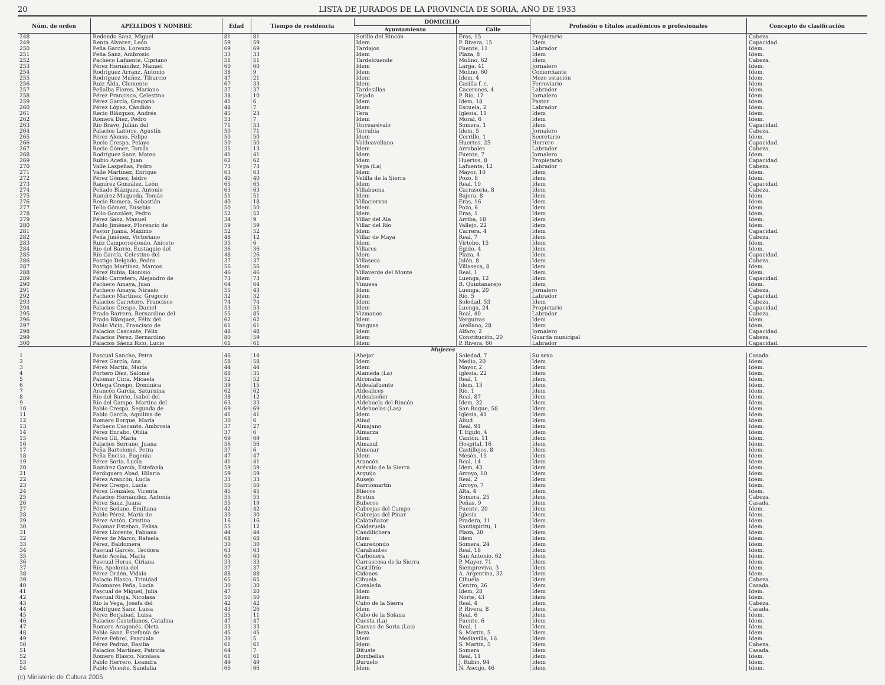20 LISTA DE JURADOS DE LA PROVINCIA DE SORIA, AÑO DE 1933
| Núm. de orden | APELLIDOS Y NOMBRE | Edad | Tiempo de residencia | DOMICILIO | | Profesión o títulos académicos o profesionales | Concepto de clasificación |
| --- | --- | --- | --- | --- | --- | --- | --- |
| | | | | Ayuntamiento | Calle | | |
| 248 | Redondo Sanz, Miguel | 81 | 81 | Sotillo del Rincón | Eras, 15 | Propietario | Cabeza. |
| 249 | Renta Alvarez, León | 59 | 59 | Idem | P. Rivera, 15 | Idem | Capacidad. |
| 250 | Peña García, Lorenzo | 69 | 69 | Tardajos | Fuente, 11 | Labrador | Idem. |
| 251 | Peña Sanz, Ambrosio | 33 | 33 | Idem | Plaza, 8 | Idem | Idem. |
| 252 | Pacheco Lafuente, Cipriano | 51 | 51 | Tardelcuende | Molino, 62 | Idem | Cabeza. |
| 253 | Pérez Hernández, Manuel | 60 | 60 | Idem | Larga, 41 | Jornalero | Idem. |
| 254 | Rodríguez Arranz, Antonio | 38 | 9 | Idem | Molino, 60 | Comerciante | Idem. |
| 255 | Rodríguez Muñoz, Tiburcio | 47 | 21 | Idem | Idem, 4 | Mozo estación | Idem. |
| 256 | Ruiz Alda, Clemente | 67 | 33 | Idem | Casilla f. c. | Ferroviario | Idem. |
| 257 | Peñalba Flores, Mariano | 37 | 37 | Tardesillas | Cacerones, 4 | Labrador | Idem. |
| 258 | Pérez Francisco, Celestino | 38 | 10 | Tejado | P. Río, 12 | Jornalero | Idem. |
| 259 | Pérez García, Gregorio | 41 | 6 | Idem | Idem, 18 | Pastor | Idem. |
| 260 | Pérez López, Cándido | 48 | 7 | Idem | Escuela, 2 | Labrador | Idem. |
| 261 | Recio Blázquez, Andrés | 45 | 23 | Tera | Iglesia, 11 | Idem | Idem. |
| 262 | Romera Díez, Pedro | 53 | 7 | Idem | Moral, 6 | Idem | Idem. |
| 263 | Río Bravo, Julián del | 71 | 53 | Torrearévalo | Somera, 1 | Idem | Capacidad. |
| 264 | Palacios Latorre, Agustín | 50 | 71 | Torrubia | Idem, 5 | Jornalero | Cabeza. |
| 265 | Pérez Alonso, Felipe | 50 | 50 | Idem | Cerrillo, 1 | Secretario | Idem. |
| 266 | Recio Crespo, Pelayo | 50 | 50 | Valdeavellano | Huertos, 25 | Herrero | Capacidad. |
| 267 | Recio Gómez, Tomás | 35 | 13 | Idem | Arrabales | Labrador | Cabeza. |
| 268 | Rodríguez Sanz, Mateo | 41 | 41 | Idem | Fuente, 7 | Jornalero | Idem. |
| 269 | Rubio Aceña, Juan | 62 | 62 | Idem | Huertos, 8 | Propietario | Capacidad. |
| 270 | Valle Laspeñas, Pedro | 73 | 73 | Vega (La) | Lafuente, 12 | Labrador | Cabeza. |
| 271 | Valle Martínez, Enrique | 63 | 63 | Idem | Mayor, 10 | Idem | Idem. |
| 272 | Pérez Gómez, Isidro | 40 | 40 | Velilla de la Sierra | Pozo, 8 | Idem | Idem. |
| 273 | Ramírez González, León | 65 | 65 | Idem | Real, 10 | Idem | Capacidad. |
| 274 | Peñado Blázquez, Antonio | 63 | 63 | Villabuena | Carrasoria, 8 | Idem | Cabeza. |
| 275 | Ramírez Maqueda, Tomás | 51 | 51 | Idem | Bajera, 8 | Idem | Idem. |
| 276 | Recio Romera, Sebastián | 40 | 18 | Villaciervos | Eras, 16 | Idem | Idem. |
| 277 | Tello Gómez, Eusebio | 50 | 50 | Idem | Pozo, 6 | Idem | Idem. |
| 278 | Tello González, Pedro | 52 | 52 | Idem | Eras, 1 | Idem | Idem. |
| 279 | Pérez Sanz, Manuel | 34 | 9 | Villar del Ala | Arriba, 18 | Idem | Idem. |
| 280 | Pablo Jiménez, Florencio de | 59 | 59 | Villar del Río | Vallejo, 22 | Idem | Idem. |
| 281 | Pastor Juana, Máximo | 52 | 52 | Idem | Carrera, 4 | Idem | Capacidad. |
| 282 | Peña Jiménez, Victoriano | 48 | 12 | Villar de Maya | Real, 7 | Idem | Cabeza. |
| 283 | Ruiz Camporredondo, Aniceto | 35 | 6 | Idem | Virtobo, 15 | Idem | Idem. |
| 284 | Río del Barrio, Eustaquio del | 36 | 36 | Villares | Egido, 4 | Idem | Idem. |
| 285 | Río García, Celestino del | 48 | 26 | Idem | Plaza, 4 | Idem | Capacidad. |
| 286 | Postigo Delgado, Pedro | 37 | 37 | Villaseca | Jalón, 8 | Idem | Cabeza. |
| 287 | Postigo Martínez, Marcos | 56 | 56 | Idem | Villaseca, 8 | Idem | Idem. |
| 288 | Pérez Rubia, Dionisio | 46 | 46 | Villaverde del Monte | Real, 1 | Idem | Idem. |
| 289 | Pablo Carretero, Alejandro de | 73 | 73 | Idem | Luenga, 12 | Idem | Capacidad. |
| 290 | Pacheco Amaya, Juan | 64 | 64 | Vinuesa | B. Quintanarejo | Idem | Idem. |
| 291 | Pacheco Amaya, Nicasio | 55 | 43 | Idem | Luenga, 20 | Jornalero | Cabeza. |
| 292 | Pacheco Martínez, Gregorio | 32 | 32 | Idem | Río, 5 | Labrador | Capacidad. |
| 293 | Palacios Carretero, Francisco | 74 | 74 | Idem | Soledad, 53 | Idem | Cabeza. |
| 294 | Palacios Crespo, Daniel | 53 | 53 | Idem | Luenga, 24 | Propietario | Capacidad. |
| 295 | Prado Barrero, Bernardino del | 55 | 85 | Vizmanos | Real, 40 | Labrador | Cabeza. |
| 296 | Prado Blázquez, Félix del | 62 | 62 | Idem | Verguizas | Idem | Idem. |
| 297 | Pablo Vicio, Francisco de | 61 | 61 | Yanguas | Arellano, 28 | Idem | Idem. |
| 298 | Palacios Cascante, Félix | 48 | 48 | Idem | Alfaro, 2 | Jornalero | Capacidad. |
| 299 | Palacios Pérez, Bernardino | 80 | 59 | Idem | Constitución, 20 | Guarda municipal | Cabeza. |
| 300 | Palacios Sáenz Rico, Lucio | 61 | 61 | Idem | P. Rivera, 60 | Labrador | Capacidad. |
| Mujeres | | | | | | | |
| 1 | Pascual Sancho, Petra | 46 | 14 | Abejar | Soledad, 7 | Su sexo | Casada. |
| 2 | Pérez García, Ana | 58 | 58 | Idem | Medio, 20 | Idem | Idem. |
| 3 | Pérez Martín, María | 44 | 44 | Idem | Mayor, 2 | Idem | Idem. |
| 4 | Portero Díez, Salomé | 88 | 35 | Alameda (La) | Iglesia, 22 | Idem | Idem. |
| 5 | Palomar Ciria, Micaela | 52 | 52 | Alconaba | Real, 1 | Idem | Idem. |
| 6 | Ortega Crespo, Dominica | 39 | 15 | Aldealafuente | Idem, 13 | Idem | Idem. |
| 7 | Arancón García, Saturnina | 62 | 62 | Aldealices | Río, 1 | Idem | Idem. |
| 8 | Río del Barrio, Isabel del | 38 | 12 | Aldealseñor | Real, 87 | Idem | Idem. |
| 9 | Río del Campo, Martina del | 63 | 33 | Aldehuela del Rincón | Idem, 32 | Idem | Idem. |
| 10 | Pablo Crespo, Segunda de | 69 | 69 | Aldehuelas (Las) | San Roque, 58 | Idem | Idem. |
| 11 | Pablo García, Aquilina de | 41 | 41 | Idem | Iglesia, 41 | Idem | Idem. |
| 12 | Romero Borque, María | 30 | 6 | Aliud | Aliud | Idem | Idem. |
| 13 | Pacheco Cascante, Ambrosia | 37 | 27 | Almajano | Real, 91 | Idem | Idem. |
| 14 | Pérez Encabo, Otilia | 37 | 6 | Almarza | T. Egido, 4 | Idem | Idem. |
| 15 | Pérez Gil, María | 69 | 69 | Idem | Cantón, 11 | Idem | Idem. |
| 16 | Palacios Serrano, Juana | 56 | 56 | Almazul | Hospital, 16 | Idem | Idem. |
| 17 | Peña Bartolomé, Petra | 37 | 6 | Almenar | Castillejos, 8 | Idem | Idem. |
| 18 | Peña Enciso, Eugenia | 47 | 47 | Idem | Mesón, 15 | Idem | Idem. |
| 19 | Pérez Soria, Lucía | 41 | 41 | Arancón | Real, 14 | Idem | Idem. |
| 20 | Ramírez García, Estefanía | 59 | 59 | Arévalo de la Sierra | Idem, 43 | Idem | Idem. |
| 21 | Perdiguero Abad, Hilaria | 59 | 59 | Arguijo | Arroyo, 10 | Idem | Idem. |
| 22 | Pérez Arancón, Lucía | 33 | 33 | Ausejo | Real, 2 | Idem | Idem. |
| 23 | Pérez Crespo, Lucía | 50 | 50 | Barriomartín | Arroyo, 7 | Idem | Idem. |
| 24 | Pérez González, Vicenta | 45 | 45 | Bliecos | Alta, 4 | Idem | Idem. |
| 25 | Palacios Hernández, Antonia | 55 | 55 | Bretún | Somera, 25 | Idem | Cabeza. |
| 26 | Pérez Sanz, Juana | 55 | 19 | Buberos | Peñas, 9 | Idem | Casada. |
| 27 | Pérez Sedano, Emiliana | 42 | 42 | Cabrejas del Campo | Fuente, 20 | Idem | Idem. |
| 28 | Pablo Pérez, María de | 30 | 30 | Cabrejas del Pinar | Iglesia | Idem | Idem. |
| 29 | Pérez Antón, Cristina | 16 | 16 | Calatañazor | Pradera, 11 | Idem | Idem. |
| 30 | Palomar Esteban, Felisa | 55 | 12 | Calderuela | Santispíritu, 1 | Idem | Idem. |
| 31 | Pérez Llorente, Fabiana | 44 | 44 | Candilichera | Plaza, 20 | Idem | Idem. |
| 32 | Pérez de Marco, Rafaela | 68 | 68 | Idem | Idem | Idem | Idem. |
| 33 | Pérez, Baldomera | 30 | 30 | Canredondo | Somera, 24 | Idem | Idem. |
| 34 | Pascual Garcés, Teodora | 63 | 63 | Carabantes | Real, 18 | Idem | Idem. |
| 35 | Recio Aceña, María | 60 | 60 | Carbonera | San Antonio, 62 | Idem | Idem. |
| 36 | Pascual Heras, Ciriana | 33 | 33 | Carrascosa de la Sierra | P. Mayor, 71 | Idem | Idem. |
| 37 | Río, Apolonia del | 37 | 37 | Castilfrío | Siempreviva, 3 | Idem | Idem. |
| 38 | Pérez Ordén, Vidala | 88 | 88 | Cidones | A. Argentina, 32 | Idem | Idem. |
| 39 | Palacio Blasco, Trinidad | 65 | 65 | Cihuela | Cihuela | Idem | Cabeza. |
| 40 | Palomares Peña, Lucía | 30 | 30 | Covaleda | Centro, 26 | Idem | Casada. |
| 41 | Pascual de Miguel, Julia | 47 | 20 | Idem | Idem, 28 | Idem | Idem. |
| 42 | Pascual Rioja, Nicolasa | 50 | 50 | Idem | Norte, 43 | Idem | Idem. |
| 43 | Río la Vega, Josefa del | 42 | 42 | Cubo de la Sierra | Real, 4 | Idem | Cabeza. |
| 44 | Rodríguez Sanz, Luisa | 43 | 26 | Idem | P. Rivera, 8 | Idem | Casada. |
| 45 | Pérez Borjabad, Luisa | 35 | 11 | Cubo de la Solana | Real, 6 | Idem | Idem. |
| 46 | Palacios Castellanos, Catalina | 47 | 47 | Cuesta (La) | Fuente, 6 | Idem | Idem. |
| 47 | Romera Aragonés, Oleta | 33 | 33 | Cuevas de Soria (Las) | Real, 1 | Idem | Idem. |
| 48 | Pablo Sanz, Estefanía de | 45 | 45 | Deza | S. Martín, 5 | Idem | Idem. |
| 49 | Pérez Febrel, Pascuala | 30 | 5 | Idem | Mediavilla, 16 | Idem | Idem. |
| 50 | Pérez Pedraz, Basilia | 61 | 61 | Idem | S. Martín, 5 | Idem | Cabeza. |
| 51 | Palacios Martínez, Patricia | 64 | 7 | Dituste | Somera | Idem | Casada. |
| 52 | Romero Blasco, Nicolasa | 61 | 61 | Dombellas | Real, 11 | Idem | Idem. |
| 53 | Pablo Herrero, Leandra | 49 | 49 | Duruelo | J. Rubio, 94 | Idem | Idem. |
| 54 | Pablo Vicente, Sandalia | 66 | 66 | Idem | N. Asenjo, 46 | Idem | Idem. |
(c) Ministerio de Cultura 2005